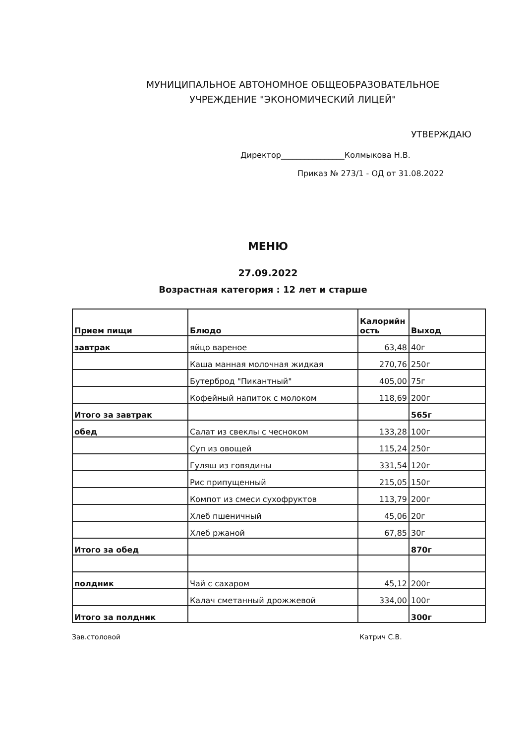МУНИЦИПАЛЬНОЕ АВТОНОМНОЕ ОБЩЕОБРАЗОВАТЕЛЬНОЕ
УЧРЕЖДЕНИЕ "ЭКОНОМИЧЕСКИЙ ЛИЦЕЙ"
УТВЕРЖДАЮ
Директор________________Колмыкова Н.В.
Приказ № 273/1 - ОД от 31.08.2022
МЕНЮ
27.09.2022
Возрастная категория : 12 лет и старше
| Прием пищи | Блюдо | Калорийн ость | Выход |
| --- | --- | --- | --- |
| завтрак | яйцо вареное | 63,48 | 40г |
| | Каша манная молочная жидкая | 270,76 | 250г |
| | Бутерброд "Пикантный" | 405,00 | 75г |
| | Кофейный напиток с молоком | 118,69 | 200г |
| Итого за завтрак | | | 565г |
| обед | Салат из свеклы с чесноком | 133,28 | 100г |
| | Суп из овощей | 115,24 | 250г |
| | Гуляш из говядины | 331,54 | 120г |
| | Рис припущенный | 215,05 | 150г |
| | Компот из смеси сухофруктов | 113,79 | 200г |
| | Хлеб пшеничный | 45,06 | 20г |
| | Хлеб ржаной | 67,85 | 30г |
| Итого за обед | | | 870г |
| полдник | Чай с сахаром | 45,12 | 200г |
| | Калач сметанный дрожжевой | 334,00 | 100г |
| Итого за полдник | | | 300г |
Зав.столовой Катрич С.В.